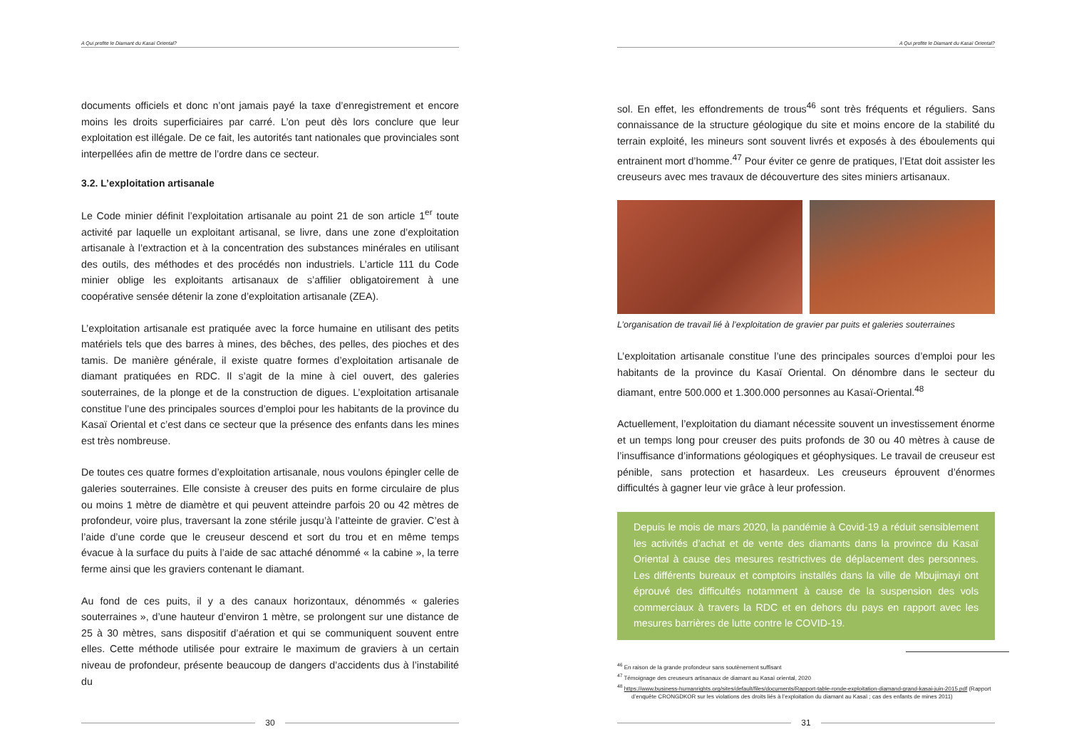A Qui profite le Diamant du Kasaï Oriental?
documents officiels et donc n’ont jamais payé la taxe d’enregistrement et encore moins les droits superficiaires par carré. L’on peut dès lors conclure que leur exploitation est illégale. De ce fait, les autorités tant nationales que provinciales sont interpellées afin de mettre de l’ordre dans ce secteur.
3.2. L’exploitation artisanale
Le Code minier définit l’exploitation artisanale au point 21 de son article 1<sup>er</sup> toute activité par laquelle un exploitant artisanal, se livre, dans une zone d’exploitation artisanale à l’extraction et à la concentration des substances minérales en utilisant des outils, des méthodes et des procédés non industriels. L’article 111 du Code minier oblige les exploitants artisanaux de s’affilier obligatoirement à une coopérative sensée détenir la zone d’exploitation artisanale (ZEA).
L’exploitation artisanale est pratiquée avec la force humaine en utilisant des petits matériels tels que des barres à mines, des bêches, des pelles, des pioches et des tamis. De manière générale, il existe quatre formes d’exploitation artisanale de diamant pratiquées en RDC. Il s’agit de la mine à ciel ouvert, des galeries souterraines, de la plonge et de la construction de digues. L’exploitation artisanale constitue l’une des principales sources d’emploi pour les habitants de la province du Kasaï Oriental et c’est dans ce secteur que la présence des enfants dans les mines est très nombreuse.
De toutes ces quatre formes d’exploitation artisanale, nous voulons épingler celle de galeries souterraines. Elle consiste à creuser des puits en forme circulaire de plus ou moins 1 mètre de diamètre et qui peuvent atteindre parfois 20 ou 42 mètres de profondeur, voire plus, traversant la zone stérile jusqu’à l’atteinte de gravier. C’est à l’aide d’une corde que le creuseur descend et sort du trou et en même temps évacue à la surface du puits à l’aide de sac attaché dénommé « la cabine », la terre ferme ainsi que les graviers contenant le diamant.
Au fond de ces puits, il y a des canaux horizontaux, dénommés « galeries souterraines », d’une hauteur d’environ 1 mètre, se prolongent sur une distance de 25 à 30 mètres, sans dispositif d’aération et qui se communiquent souvent entre elles. Cette méthode utilisée pour extraire le maximum de graviers à un certain niveau de profondeur, présente beaucoup de dangers d’accidents dus à l’instabilité du
30
A Qui profite le Diamant du Kasaï Oriental?
sol. En effet, les effondrements de trous<sup>46</sup> sont très fréquents et réguliers. Sans connaissance de la structure géologique du site et moins encore de la stabilité du terrain exploité, les mineurs sont souvent livrés et exposés à des éboulements qui entrainent mort d’homme.<sup>47</sup> Pour éviter ce genre de pratiques, l’Etat doit assister les creuseurs avec mes travaux de découverture des sites miniers artisanaux.
L’organisation de travail lié à l’exploitation de gravier par puits et galeries souterraines
L’exploitation artisanale constitue l’une des principales sources d’emploi pour les habitants de la province du Kasaï Oriental. On dénombre dans le secteur du diamant, entre 500.000 et 1.300.000 personnes au Kasaï-Oriental.<sup>48</sup>
Actuellement, l’exploitation du diamant nécessite souvent un investissement énorme et un temps long pour creuser des puits profonds de 30 ou 40 mètres à cause de l’insuffisance d’informations géologiques et géophysiques. Le travail de creuseur est pénible, sans protection et hasardeux. Les creuseurs éprouvent d’énormes difficultés à gagner leur vie grâce à leur profession.
Depuis le mois de mars 2020, la pandémie à Covid-19 a réduit sensiblement les activités d’achat et de vente des diamants dans la province du Kasaï Oriental à cause des mesures restrictives de déplacement des personnes. Les différents bureaux et comptoirs installés dans la ville de Mbujimayi ont éprouvé des difficultés notamment à cause de la suspension des vols commerciaux à travers la RDC et en dehors du pays en rapport avec les mesures barrières de lutte contre le COVID-19.
<sup>46</sup> En raison de la grande profondeur sans soutènement suffisant
<sup>47</sup> Témoignage des creuseurs artisanaux de diamant au Kasaï oriental, 2020
<sup>48</sup> https://www.business-humanrights.org/sites/default/files/documents/Rapport-table-ronde-exploitation-diamand-grand-kasai-juin-2015.pdf (Rapport d’enquête CRONGDKOR sur les violations des droits liés à l’exploitation du diamant au Kasaï ; cas des enfants de mines 2011)
31